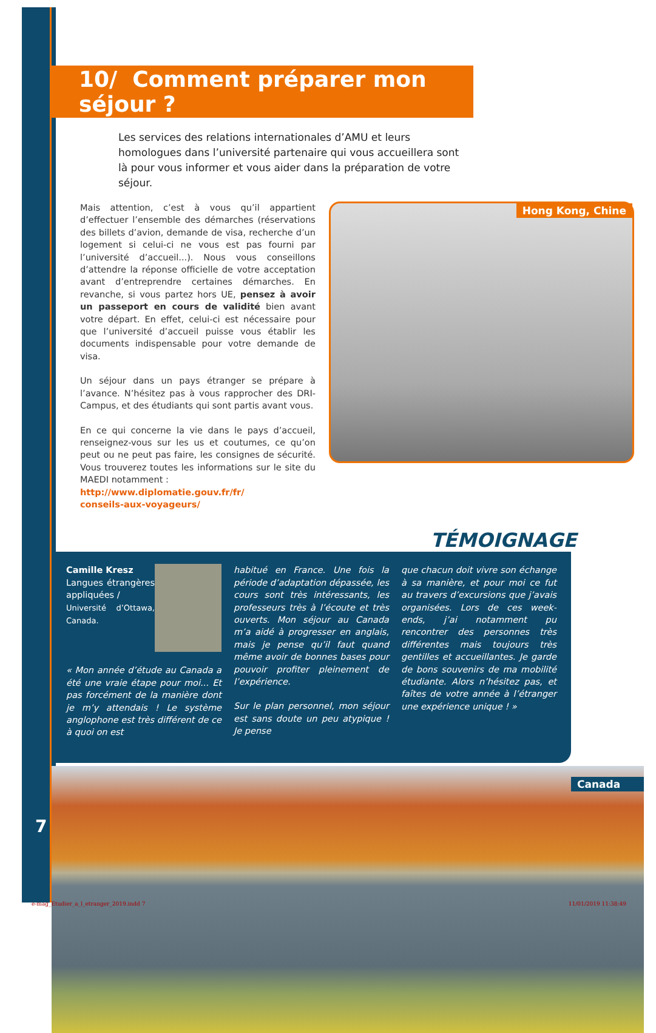10/ Comment préparer mon séjour ?
Les services des relations internationales d’AMU et leurs homologues dans l’université partenaire qui vous accueillera sont là pour vous informer et vous aider dans la préparation de votre séjour.
Mais attention, c’est à vous qu’il appartient d’effectuer l’ensemble des démarches (réservations des billets d’avion, demande de visa, recherche d’un logement si celui-ci ne vous est pas fourni par l’université d’accueil...). Nous vous conseillons d’attendre la réponse officielle de votre acceptation avant d’entreprendre certaines démarches. En revanche, si vous partez hors UE, pensez à avoir un passeport en cours de validité bien avant votre départ. En effet, celui-ci est nécessaire pour que l’université d’accueil puisse vous établir les documents indispensable pour votre demande de visa.
Un séjour dans un pays étranger se prépare à l’avance. N’hésitez pas à vous rapprocher des DRI-Campus, et des étudiants qui sont partis avant vous.
En ce qui concerne la vie dans le pays d’accueil, renseignez-vous sur les us et coutumes, ce qu’on peut ou ne peut pas faire, les consignes de sécurité. Vous trouverez toutes les informations sur le site du MAEDI notamment :
http://www.diplomatie.gouv.fr/fr/
conseils-aux-voyageurs/
Hong Kong, Chine
TÉMOIGNAGE
Camille Kresz
Langues étrangères appliquées /
Université d’Ottawa, Canada.
« Mon année d’étude au Canada a été une vraie étape pour moi... Et pas forcément de la manière dont je m’y attendais ! Le système anglophone est très différent de ce à quoi on est
habitué en France. Une fois la période d’adaptation dépassée, les cours sont très intéressants, les professeurs très à l’écoute et très ouverts. Mon séjour au Canada m’a aidé à progresser en anglais, mais je pense qu’il faut quand même avoir de bonnes bases pour pouvoir profiter pleinement de l’expérience.
Sur le plan personnel, mon séjour est sans doute un peu atypique ! Je pense
que chacun doit vivre son échange à sa manière, et pour moi ce fut au travers d’excursions que j’avais organisées. Lors de ces week-ends, j’ai notamment pu rencontrer des personnes très différentes mais toujours très gentilles et accueillantes. Je garde de bons souvenirs de ma mobilité étudiante. Alors n’hésitez pas, et faîtes de votre année à l’étranger une expérience unique ! »
Canada
7
e-mag_Etudier_a_l_etranger_2019.indd 7 11/01/2019 11:38:49